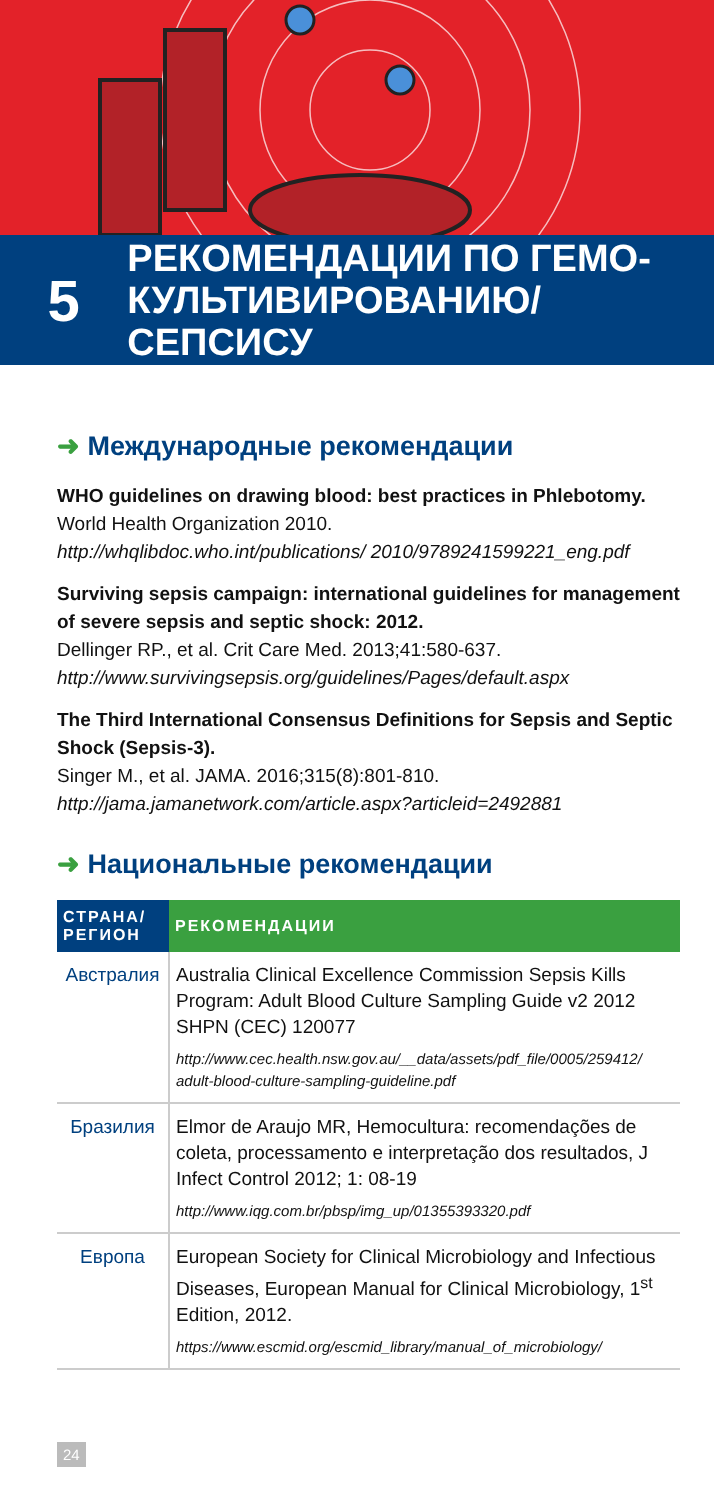5
РЕКОМЕНДАЦИИ ПО ГЕМО-
КУЛЬТИВИРОВАНИЮ/СЕПСИСУ
➜ Международные рекомендации
WHO guidelines on drawing blood: best practices in Phlebotomy. World Health Organization 2010.
http://whqlibdoc.who.int/publications/ 2010/9789241599221_eng.pdf
Surviving sepsis campaign: international guidelines for management of severe sepsis and septic shock: 2012.
Dellinger RP., et al. Crit Care Med. 2013;41:580-637.
http://www.survivingsepsis.org/guidelines/Pages/default.aspx
The Third International Consensus Definitions for Sepsis and Septic Shock (Sepsis-3).
Singer M., et al. JAMA. 2016;315(8):801-810.
http://jama.jamanetwork.com/article.aspx?articleid=2492881
➜ Национальные рекомендации
| СТРАНА/ РЕГИОН | РЕКОМЕНДАЦИИ |
| --- | --- |
| Австралия | Australia Clinical Excellence Commission Sepsis Kills Program: Adult Blood Culture Sampling Guide v2 2012 SHPN (CEC) 120077 http://www.cec.health.nsw.gov.au/__data/assets/pdf_file/0005/259412/ adult-blood-culture-sampling-guideline.pdf |
| Бразилия | Elmor de Araujo MR, Hemocultura: recomendações de coleta, processamento e interpretação dos resultados, J Infect Control 2012; 1: 08-19 http://www.iqg.com.br/pbsp/img_up/01355393320.pdf |
| Европа | European Society for Clinical Microbiology and Infectious Diseases, European Manual for Clinical Microbiology, 1<sup>st</sup> Edition, 2012. https://www.escmid.org/escmid_library/manual_of_microbiology/ |
24